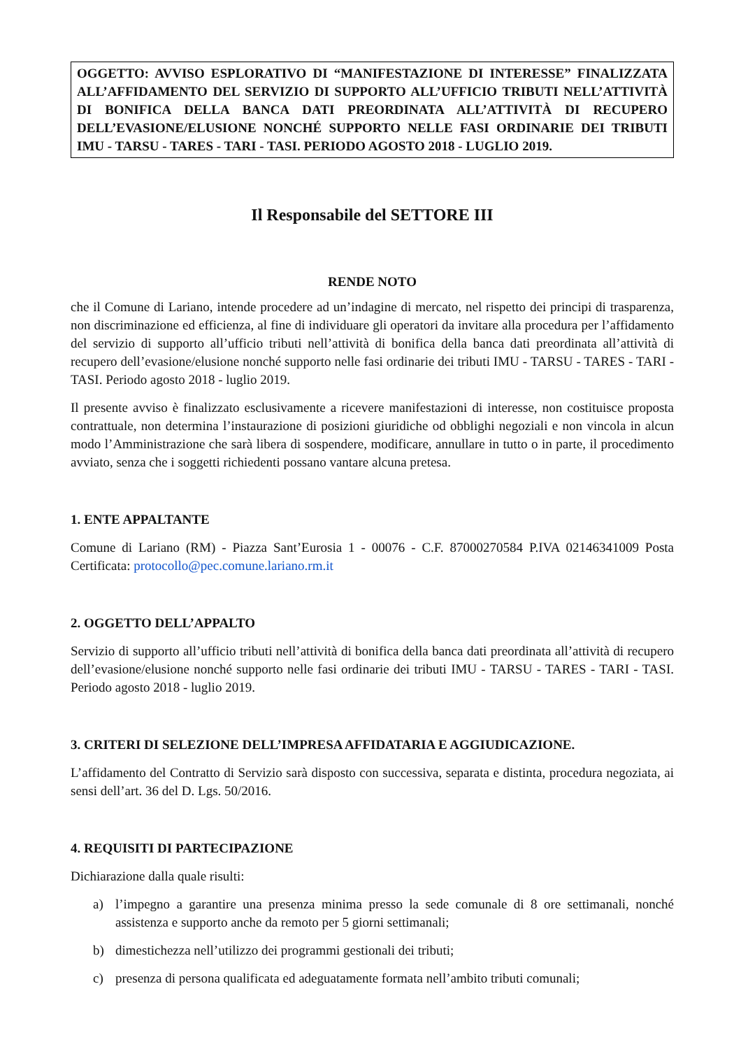OGGETTO: AVVISO ESPLORATIVO DI “MANIFESTAZIONE DI INTERESSE” FINALIZZATA ALL’AFFIDAMENTO DEL SERVIZIO DI SUPPORTO ALL’UFFICIO TRIBUTI NELL’ATTIVITÀ DI BONIFICA DELLA BANCA DATI PREORDINATA ALL’ATTIVITÀ DI RECUPERO DELL’EVASIONE/ELUSIONE NONCHÉ SUPPORTO NELLE FASI ORDINARIE DEI TRIBUTI IMU - TARSU - TARES - TARI - TASI. PERIODO AGOSTO 2018 - LUGLIO 2019.
Il Responsabile del SETTORE III
RENDE NOTO
che il Comune di Lariano, intende procedere ad un’indagine di mercato, nel rispetto dei principi di trasparenza, non discriminazione ed efficienza, al fine di individuare gli operatori da invitare alla procedura per l’affidamento del servizio di supporto all’ufficio tributi nell’attività di bonifica della banca dati preordinata all’attività di recupero dell’evasione/elusione nonché supporto nelle fasi ordinarie dei tributi IMU - TARSU - TARES - TARI - TASI. Periodo agosto 2018 - luglio 2019.
Il presente avviso è finalizzato esclusivamente a ricevere manifestazioni di interesse, non costituisce proposta contrattuale, non determina l’instaurazione di posizioni giuridiche od obblighi negoziali e non vincola in alcun modo l’Amministrazione che sarà libera di sospendere, modificare, annullare in tutto o in parte, il procedimento avviato, senza che i soggetti richiedenti possano vantare alcuna pretesa.
1. ENTE APPALTANTE
Comune di Lariano (RM) - Piazza Sant’Eurosia 1 - 00076 - C.F. 87000270584 P.IVA 02146341009 Posta Certificata: protocollo@pec.comune.lariano.rm.it
2. OGGETTO DELL’APPALTO
Servizio di supporto all’ufficio tributi nell’attività di bonifica della banca dati preordinata all’attività di recupero dell’evasione/elusione nonché supporto nelle fasi ordinarie dei tributi IMU - TARSU - TARES - TARI - TASI. Periodo agosto 2018 - luglio 2019.
3. CRITERI DI SELEZIONE DELL’IMPRESA AFFIDATARIA E AGGIUDICAZIONE.
L’affidamento del Contratto di Servizio sarà disposto con successiva, separata e distinta, procedura negoziata, ai sensi dell’art. 36 del D. Lgs. 50/2016.
4. REQUISITI DI PARTECIPAZIONE
Dichiarazione dalla quale risulti:
a) l’impegno a garantire una presenza minima presso la sede comunale di 8 ore settimanali, nonché assistenza e supporto anche da remoto per 5 giorni settimanali;
b) dimestichezza nell’utilizzo dei programmi gestionali dei tributi;
c) presenza di persona qualificata ed adeguatamente formata nell’ambito tributi comunali;